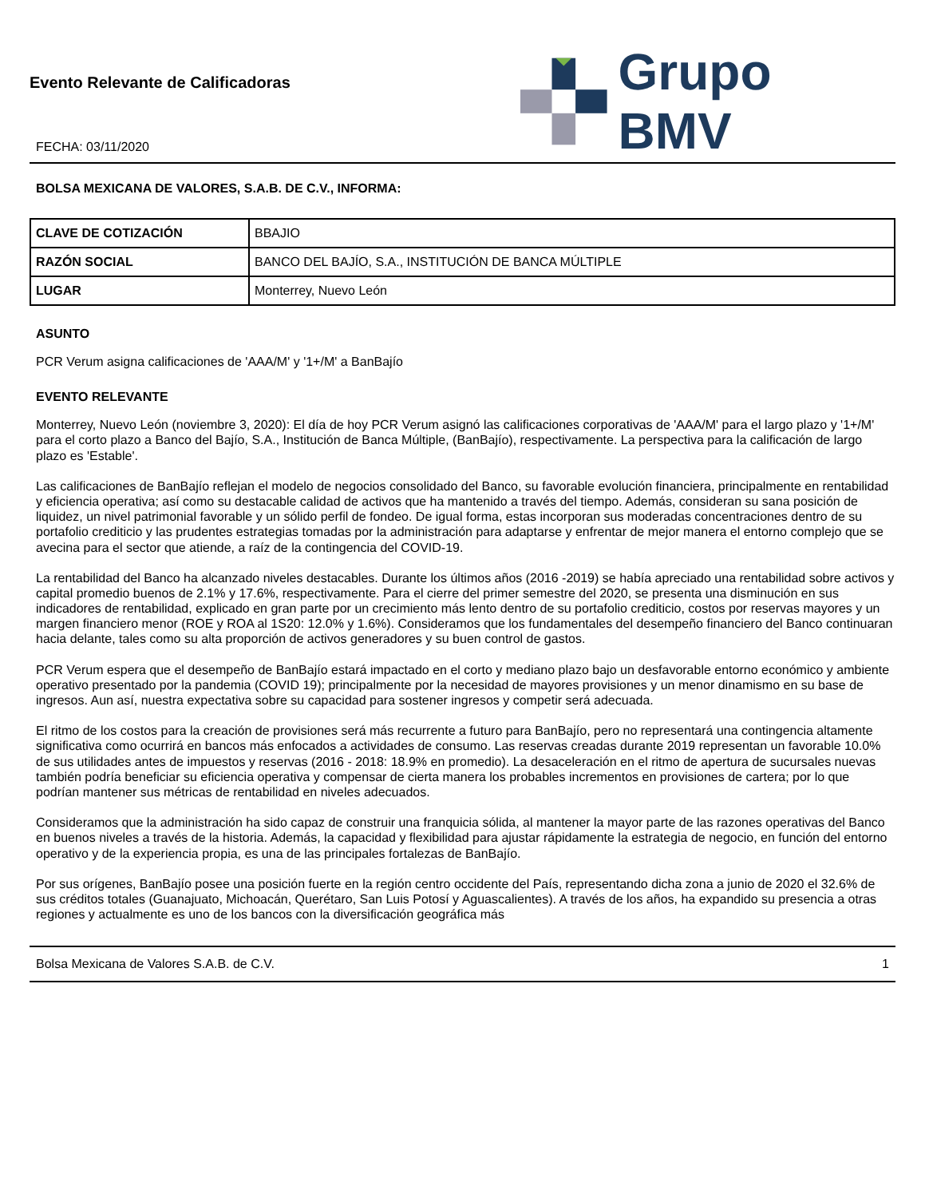Evento Relevante de Calificadoras
FECHA: 03/11/2020
Grupo BMV
BOLSA MEXICANA DE VALORES, S.A.B. DE C.V., INFORMA:
| CLAVE DE COTIZACIÓN | BBAJIO |
| RAZÓN SOCIAL | BANCO DEL BAJÍO, S.A., INSTITUCIÓN DE BANCA MÚLTIPLE |
| LUGAR | Monterrey, Nuevo León |
ASUNTO
PCR Verum asigna calificaciones de 'AAA/M' y '1+/M' a BanBajío
EVENTO RELEVANTE
Monterrey, Nuevo León (noviembre 3, 2020): El día de hoy PCR Verum asignó las calificaciones corporativas de 'AAA/M' para el largo plazo y '1+/M' para el corto plazo a Banco del Bajío, S.A., Institución de Banca Múltiple, (BanBajío), respectivamente. La perspectiva para la calificación de largo plazo es 'Estable'.
Las calificaciones de BanBajío reflejan el modelo de negocios consolidado del Banco, su favorable evolución financiera, principalmente en rentabilidad y eficiencia operativa; así como su destacable calidad de activos que ha mantenido a través del tiempo. Además, consideran su sana posición de liquidez, un nivel patrimonial favorable y un sólido perfil de fondeo. De igual forma, estas incorporan sus moderadas concentraciones dentro de su portafolio crediticio y las prudentes estrategias tomadas por la administración para adaptarse y enfrentar de mejor manera el entorno complejo que se avecina para el sector que atiende, a raíz de la contingencia del COVID-19.
La rentabilidad del Banco ha alcanzado niveles destacables. Durante los últimos años (2016 -2019) se había apreciado una rentabilidad sobre activos y capital promedio buenos de 2.1% y 17.6%, respectivamente. Para el cierre del primer semestre del 2020, se presenta una disminución en sus indicadores de rentabilidad, explicado en gran parte por un crecimiento más lento dentro de su portafolio crediticio, costos por reservas mayores y un margen financiero menor (ROE y ROA al 1S20: 12.0% y 1.6%). Consideramos que los fundamentales del desempeño financiero del Banco continuaran hacia delante, tales como su alta proporción de activos generadores y su buen control de gastos.
PCR Verum espera que el desempeño de BanBajío estará impactado en el corto y mediano plazo bajo un desfavorable entorno económico y ambiente operativo presentado por la pandemia (COVID 19); principalmente por la necesidad de mayores provisiones y un menor dinamismo en su base de ingresos. Aun así, nuestra expectativa sobre su capacidad para sostener ingresos y competir será adecuada.
El ritmo de los costos para la creación de provisiones será más recurrente a futuro para BanBajío, pero no representará una contingencia altamente significativa como ocurrirá en bancos más enfocados a actividades de consumo. Las reservas creadas durante 2019 representan un favorable 10.0% de sus utilidades antes de impuestos y reservas (2016 - 2018: 18.9% en promedio). La desaceleración en el ritmo de apertura de sucursales nuevas también podría beneficiar su eficiencia operativa y compensar de cierta manera los probables incrementos en provisiones de cartera; por lo que podrían mantener sus métricas de rentabilidad en niveles adecuados.
Consideramos que la administración ha sido capaz de construir una franquicia sólida, al mantener la mayor parte de las razones operativas del Banco en buenos niveles a través de la historia. Además, la capacidad y flexibilidad para ajustar rápidamente la estrategia de negocio, en función del entorno operativo y de la experiencia propia, es una de las principales fortalezas de BanBajío.
Por sus orígenes, BanBajío posee una posición fuerte en la región centro occidente del País, representando dicha zona a junio de 2020 el 32.6% de sus créditos totales (Guanajuato, Michoacán, Querétaro, San Luis Potosí y Aguascalientes). A través de los años, ha expandido su presencia a otras regiones y actualmente es uno de los bancos con la diversificación geográfica más
Bolsa Mexicana de Valores S.A.B. de C.V. 1